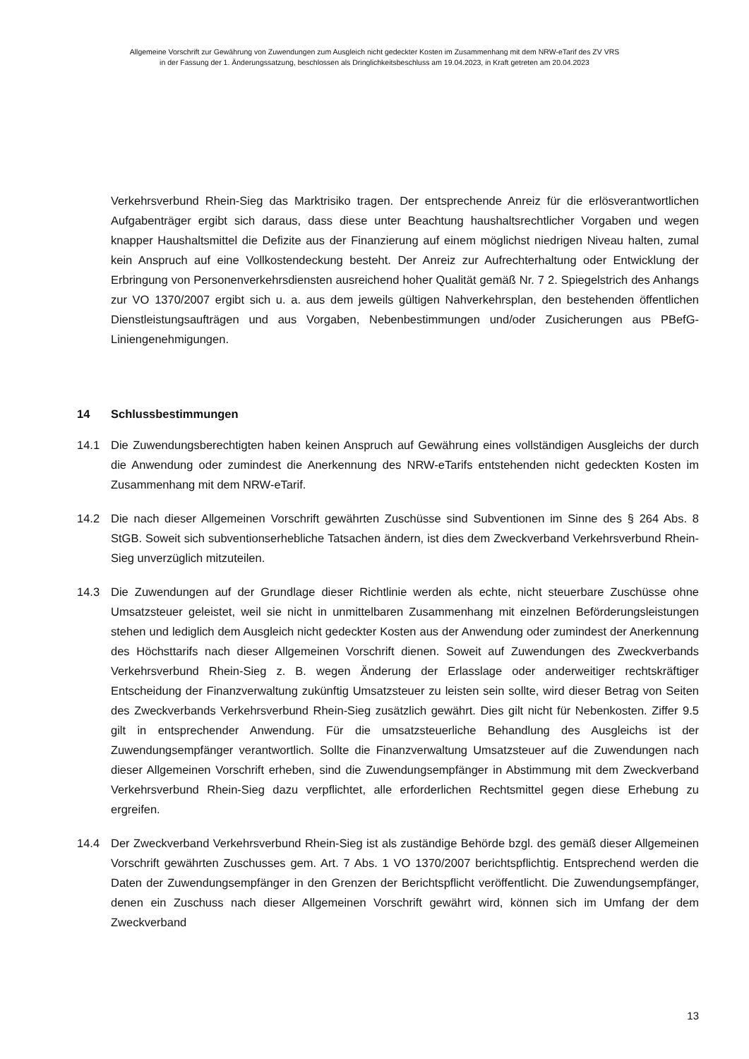Allgemeine Vorschrift zur Gewährung von Zuwendungen zum Ausgleich nicht gedeckter Kosten im Zusammenhang mit dem NRW-eTarif des ZV VRS
in der Fassung der 1. Änderungssatzung, beschlossen als Dringlichkeitsbeschluss am 19.04.2023, in Kraft getreten am 20.04.2023
Verkehrsverbund Rhein-Sieg das Marktrisiko tragen. Der entsprechende Anreiz für die erlösverantwortlichen Aufgabenträger ergibt sich daraus, dass diese unter Beachtung haushaltsrechtlicher Vorgaben und wegen knapper Haushaltsmittel die Defizite aus der Finanzierung auf einem möglichst niedrigen Niveau halten, zumal kein Anspruch auf eine Vollkostendeckung besteht. Der Anreiz zur Aufrechterhaltung oder Entwicklung der Erbringung von Personenverkehrsdiensten ausreichend hoher Qualität gemäß Nr. 7 2. Spiegelstrich des Anhangs zur VO 1370/2007 ergibt sich u. a. aus dem jeweils gültigen Nahverkehrsplan, den bestehenden öffentlichen Dienstleistungsaufträgen und aus Vorgaben, Nebenbestimmungen und/oder Zusicherungen aus PBefG-Liniengenehmigungen.
14 Schlussbestimmungen
14.1 Die Zuwendungsberechtigten haben keinen Anspruch auf Gewährung eines vollständigen Ausgleichs der durch die Anwendung oder zumindest die Anerkennung des NRW-eTarifs entstehenden nicht gedeckten Kosten im Zusammenhang mit dem NRW-eTarif.
14.2 Die nach dieser Allgemeinen Vorschrift gewährten Zuschüsse sind Subventionen im Sinne des § 264 Abs. 8 StGB. Soweit sich subventionserhebliche Tatsachen ändern, ist dies dem Zweckverband Verkehrsverbund Rhein-Sieg unverzüglich mitzuteilen.
14.3 Die Zuwendungen auf der Grundlage dieser Richtlinie werden als echte, nicht steuerbare Zuschüsse ohne Umsatzsteuer geleistet, weil sie nicht in unmittelbaren Zusammenhang mit einzelnen Beförderungsleistungen stehen und lediglich dem Ausgleich nicht gedeckter Kosten aus der Anwendung oder zumindest der Anerkennung des Höchsttarifs nach dieser Allgemeinen Vorschrift dienen. Soweit auf Zuwendungen des Zweckverbands Verkehrsverbund Rhein-Sieg z. B. wegen Änderung der Erlasslage oder anderweitiger rechtskräftiger Entscheidung der Finanzverwaltung zukünftig Umsatzsteuer zu leisten sein sollte, wird dieser Betrag von Seiten des Zweckverbands Verkehrsverbund Rhein-Sieg zusätzlich gewährt. Dies gilt nicht für Neben­kosten. Ziffer 9.5 gilt in entsprechender Anwendung. Für die umsatzsteuerliche Behandlung des Ausgleichs ist der Zuwendungsempfänger verantwortlich. Sollte die Finanzverwaltung Um­satzsteuer auf die Zuwendungen nach dieser Allgemeinen Vorschrift erheben, sind die Zuwendungsempfänger in Abstimmung mit dem Zweckverband Verkehrsverbund Rhein-Sieg dazu verpflichtet, alle erforderlichen Rechtsmittel gegen diese Erhebung zu ergreifen.
14.4 Der Zweckverband Verkehrsverbund Rhein-Sieg ist als zuständige Behörde bzgl. des gemäß dieser Allgemeinen Vorschrift gewährten Zuschusses gem. Art. 7 Abs. 1 VO 1370/2007 berichts­pflichtig. Entsprechend werden die Daten der Zuwendungsempfänger in den Grenzen der Berichtspflicht veröffentlicht. Die Zuwendungsempfänger, denen ein Zuschuss nach dieser Allgemeinen Vorschrift gewährt wird, können sich im Umfang der dem Zweckverband
13